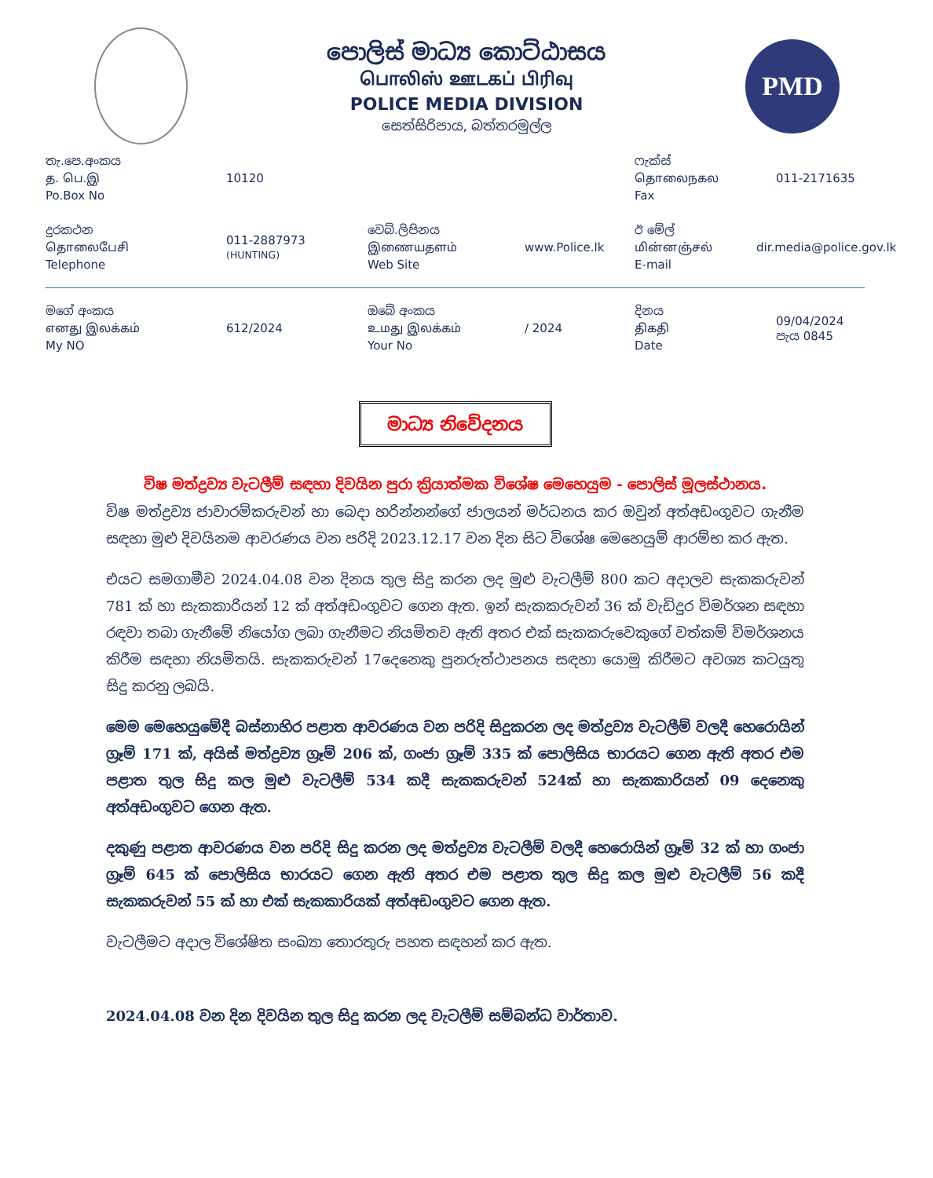පොලිස් මාධ්‍ය කොට්ඨාසය
பொலிஸ் ஊடகப் பிரிவு
POLICE MEDIA DIVISION
සෙත්සිරිපාය, බත්තරමුල්ල
PMD
තැ.පෙ.අංකය
த. பெ.இ
Po.Box No
10120
ෆැක්ස්
தொலைநகல
Fax
011-2171635
දුරකථන
தொலைபேசி
Telephone
011-2887973
(HUNTING)
වෙබ්.ලිපිනය
இணையதளம்
Web Site
www.Police.lk
ඊ මේල්
மின்னஞ்சல்
E-mail
dir.media@police.gov.lk
මගේ අංකය
எனது இலக்கம்
My NO
612/2024
ඔබේ අංකය
உமது இலக்கம்
Your No
/ 2024
දිනය
திகதி
Date
09/04/2024
පැය 0845
මාධ්‍ය නිවේදනය
විෂ මත්ද්‍රව්‍ය වැටලීම් සඳහා දිවයින පුරා ක්‍රියාත්මක විශේෂ මෙහෙයුම - පොලිස් මූලස්ථානය.
විෂ මත්ද්‍රව්‍ය ජාවාරම්කරුවන් හා බෙදා හරින්නන්ගේ ජාලයන් මර්ධනය කර ඔවුන් අත්අඩංගුවට ගැනීම සඳහා මුළු දිවයිනම ආවරණය වන පරිදි 2023.12.17 වන දින සිට විශේෂ මෙහෙයුම් ආරම්භ කර ඇත.
එයට සමගාමීව 2024.04.08 වන දිනය තුල සිදු කරන ලද මුළු වැටලීම් 800 කට අදාලව සැකකරුවන් 781 ක් හා සැකකාරියන් 12 ක් අත්අඩංගුවට ගෙන ඇත. ඉන් සැකකරුවන් 36 ක් වැඩිදුර විමර්ශන සඳහා රඳවා තබා ගැනීමේ නියෝග ලබා ගැනීමට නියමිතව ඇති අතර එක් සැකකරුවෙකුගේ වත්කම් විමර්ශනය කිරීම සඳහා නියමිතයි. සැකකරුවන් 17දෙනෙකු පුනරුත්ථාපනය සඳහා යොමු කිරීමට අවශ්‍ය කටයුතු සිදු කරනු ලබයි.
මෙම මෙහෙයුමේදී බස්නාහිර පළාත ආවරණය වන පරිදි සිදුකරන ලද මත්ද්‍රව්‍ය වැටලීම් වලදී හෙරොයින් ග්‍රෑම් 171 ක්, අයිස් මත්ද්‍රව්‍ය ග්‍රෑම් 206 ක්, ගංජා ග්‍රෑම් 335 ක් පොලිසිය භාරයට ගෙන ඇති අතර එම පළාත තුල සිදු කල මුළු වැටලීම් 534 කදී සැකකරුවන් 524ක් හා සැකකාරියන් 09 දෙනෙකු අත්අඩංගුවට ගෙන ඇත.
දකුණු පළාත ආවරණය වන පරිදි සිදු කරන ලද මත්ද්‍රව්‍ය වැටලීම් වලදී හෙරොයින් ග්‍රෑම් 32 ක් හා ගංජා ග්‍රෑම් 645 ක් පොලිසිය භාරයට ගෙන ඇති අතර එම පළාත තුල සිදු කල මුළු වැටලීම් 56 කදී සැකකරුවන් 55 ක් හා එක් සැකකාරියක් අත්අඩංගුවට ගෙන ඇත.
වැටලීමට අදාල විශේෂිත සංඛ්‍යා තොරතුරු පහත සඳහන් කර ඇත.
2024.04.08 වන දින දිවයින තුල සිදු කරන ලද වැටලීම් සම්බන්ධ වාර්තාව.